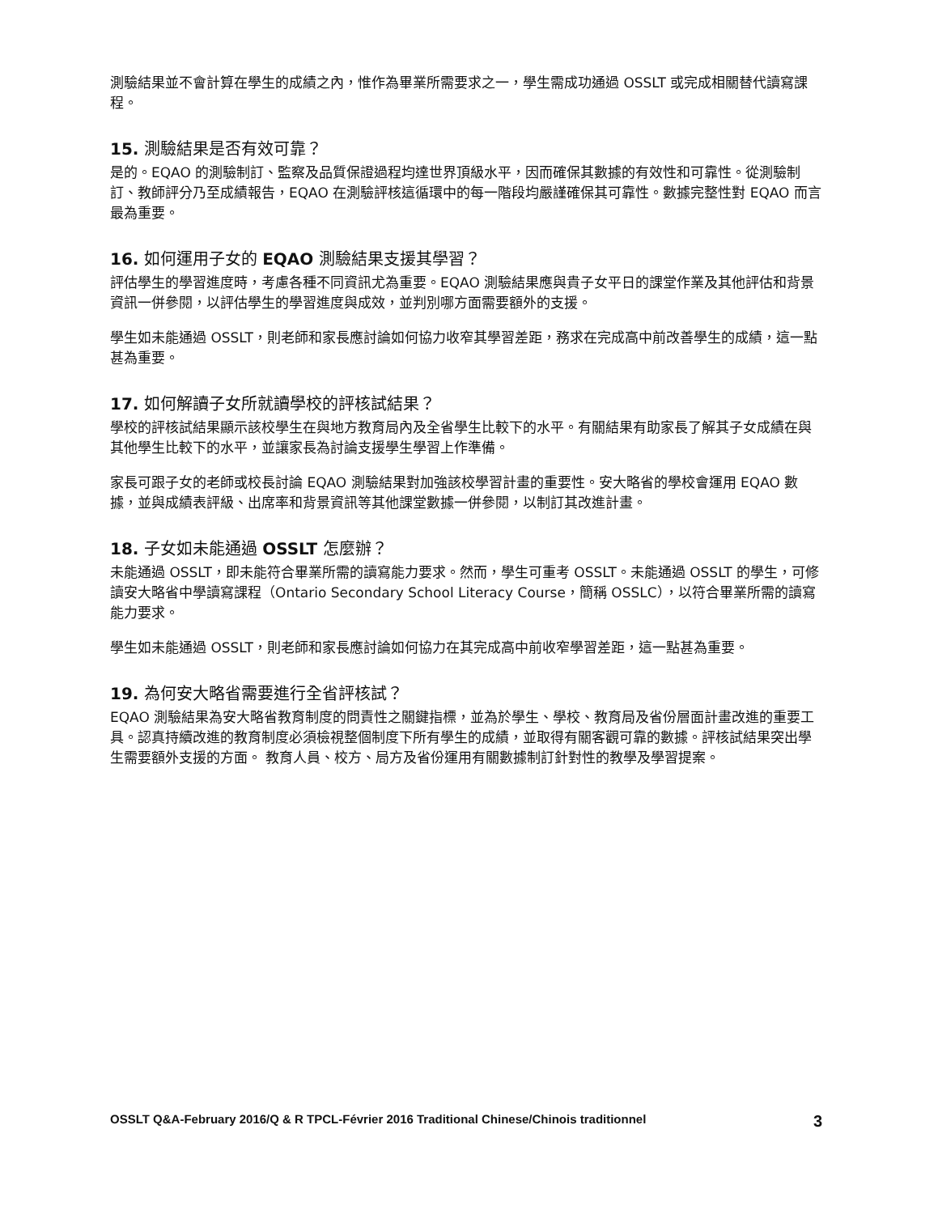測驗結果並不會計算在學生的成績之內，惟作為畢業所需要求之一，學生需成功通過 OSSLT 或完成相關替代讀寫課程。
15. 測驗結果是否有效可靠？
是的。EQAO 的測驗制訂、監察及品質保證過程均達世界頂級水平，因而確保其數據的有效性和可靠性。從測驗制訂、教師評分乃至成績報告，EQAO 在測驗評核這循環中的每一階段均嚴謹確保其可靠性。數據完整性對 EQAO 而言最為重要。
16. 如何運用子女的 EQAO 測驗結果支援其學習？
評估學生的學習進度時，考慮各種不同資訊尤為重要。EQAO 測驗結果應與貴子女平日的課堂作業及其他評估和背景資訊一併參閱，以評估學生的學習進度與成效，並判別哪方面需要額外的支援。
學生如未能通過 OSSLT，則老師和家長應討論如何協力收窄其學習差距，務求在完成高中前改善學生的成績，這一點甚為重要。
17. 如何解讀子女所就讀學校的評核試結果？
學校的評核試結果顯示該校學生在與地方教育局內及全省學生比較下的水平。有關結果有助家長了解其子女成績在與其他學生比較下的水平，並讓家長為討論支援學生學習上作準備。
家長可跟子女的老師或校長討論 EQAO 測驗結果對加強該校學習計畫的重要性。安大略省的學校會運用 EQAO 數據，並與成績表評級、出席率和背景資訊等其他課堂數據一併參閱，以制訂其改進計畫。
18. 子女如未能通過 OSSLT 怎麼辦？
未能通過 OSSLT，即未能符合畢業所需的讀寫能力要求。然而，學生可重考 OSSLT。未能通過 OSSLT 的學生，可修讀安大略省中學讀寫課程（Ontario Secondary School Literacy Course，簡稱 OSSLC），以符合畢業所需的讀寫能力要求。
學生如未能通過 OSSLT，則老師和家長應討論如何協力在其完成高中前收窄學習差距，這一點甚為重要。
19. 為何安大略省需要進行全省評核試？
EQAO 測驗結果為安大略省教育制度的問責性之關鍵指標，並為於學生、學校、教育局及省份層面計畫改進的重要工具。認真持續改進的教育制度必須檢視整個制度下所有學生的成績，並取得有關客觀可靠的數據。評核試結果突出學生需要額外支援的方面。 教育人員、校方、局方及省份運用有關數據制訂針對性的教學及學習提案。
OSSLT Q&A-February 2016/Q & R TPCL-Février 2016 Traditional Chinese/Chinois traditionnel 3